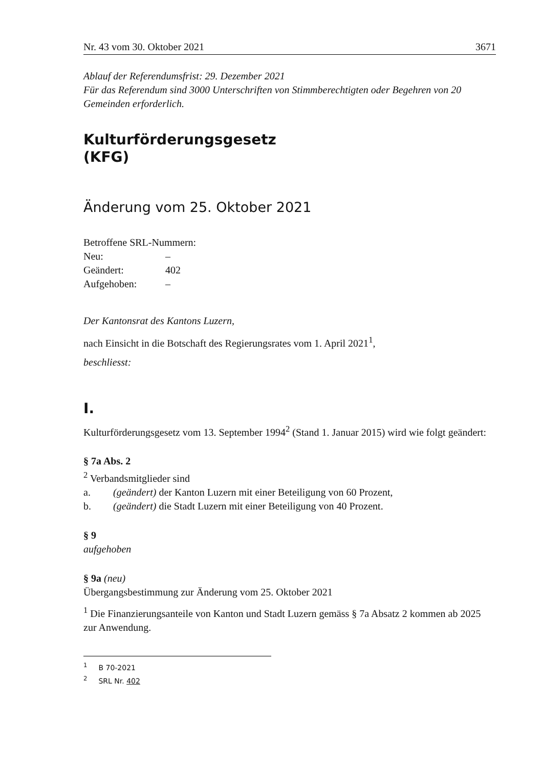Nr. 43 vom 30. Oktober 2021 3671
Ablauf der Referendumsfrist: 29. Dezember 2021
Für das Referendum sind 3000 Unterschriften von Stimmberechtigten oder Begehren von 20 Gemeinden erforderlich.
Kulturförderungsgesetz
(KFG)
Änderung vom 25. Oktober 2021
Betroffene SRL-Nummern:
Neu: –
Geändert: 402
Aufgehoben: –
Der Kantonsrat des Kantons Luzern,
nach Einsicht in die Botschaft des Regierungsrates vom 1. April 2021<sup>1</sup>,
beschliesst:
I.
Kulturförderungsgesetz vom 13. September 1994<sup>2</sup> (Stand 1. Januar 2015) wird wie folgt geändert:
§ 7a Abs. 2
<sup>2</sup> Verbandsmitglieder sind
a. (geändert) der Kanton Luzern mit einer Beteiligung von 60 Prozent,
b. (geändert) die Stadt Luzern mit einer Beteiligung von 40 Prozent.
§ 9
aufgehoben
§ 9a (neu)
Übergangsbestimmung zur Änderung vom 25. Oktober 2021
<sup>1</sup> Die Finanzierungsanteile von Kanton und Stadt Luzern gemäss § 7a Absatz 2 kommen ab 2025 zur Anwendung.
<sup>1</sup> B 70-2021
<sup>2</sup> SRL Nr. 402